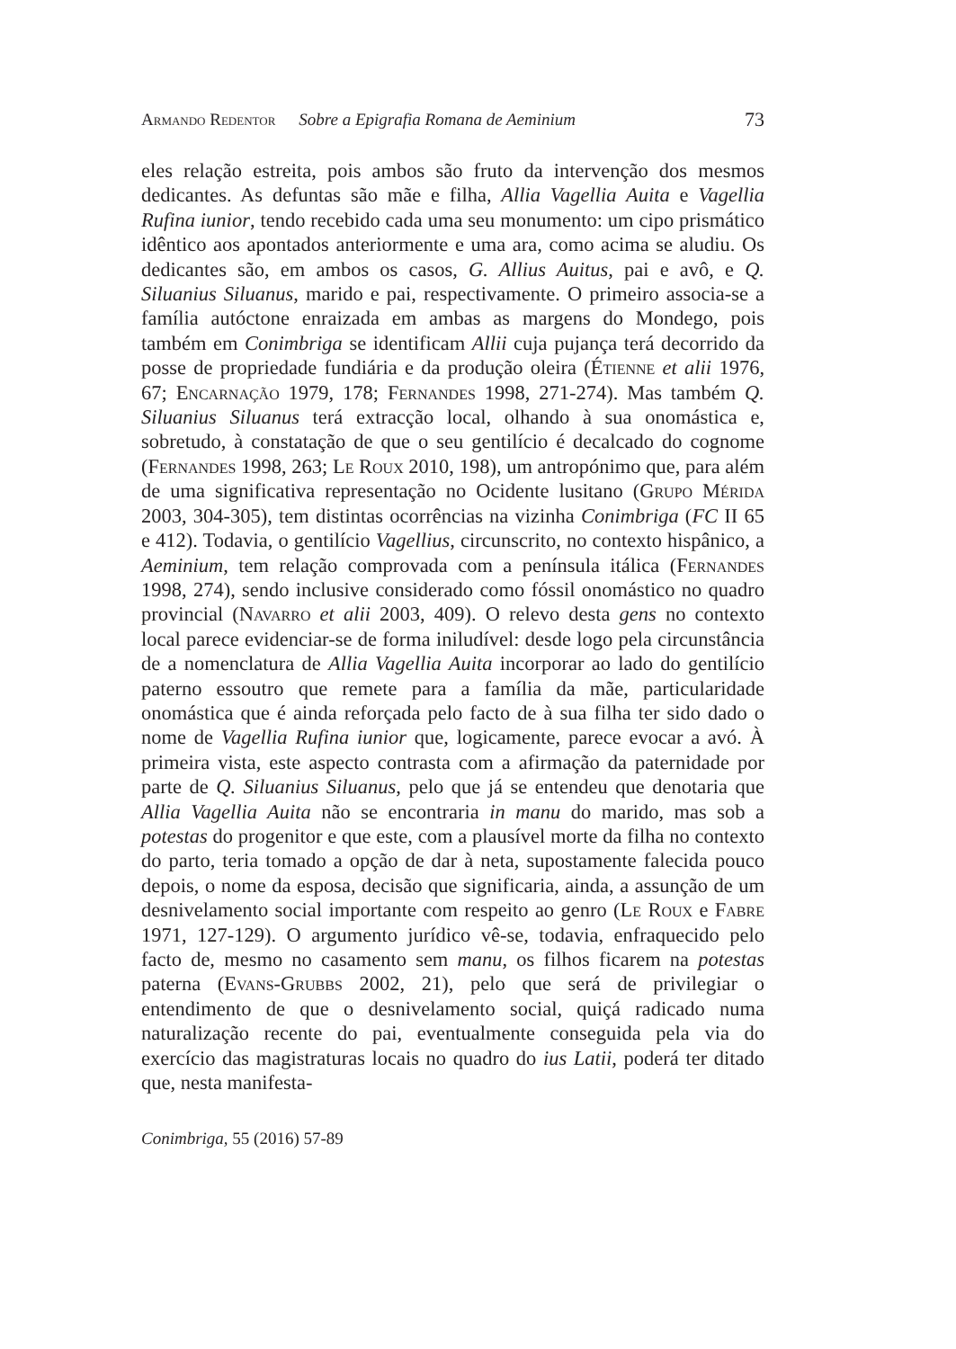Armando Redentor Sobre a Epigrafia Romana de Aeminium 73
eles relação estreita, pois ambos são fruto da intervenção dos mesmos dedicantes. As defuntas são mãe e filha, Allia Vagellia Auita e Vagellia Rufina iunior, tendo recebido cada uma seu monumento: um cipo prismático idêntico aos apontados anteriormente e uma ara, como acima se aludiu. Os dedicantes são, em ambos os casos, G. Allius Auitus, pai e avô, e Q. Siluanius Siluanus, marido e pai, respectivamente. O primeiro associa-se a família autóctone enraizada em ambas as margens do Mondego, pois também em Conimbriga se identificam Allii cuja pujança terá decorrido da posse de propriedade fundiária e da produção oleira (Étienne et alii 1976, 67; Encarnação 1979, 178; Fernandes 1998, 271-274). Mas também Q. Siluanius Siluanus terá extracção local, olhando à sua onomástica e, sobretudo, à constatação de que o seu gentilício é decalcado do cognome (Fernandes 1998, 263; Le Roux 2010, 198), um antropónimo que, para além de uma significativa representação no Ocidente lusitano (Grupo Mérida 2003, 304-305), tem distintas ocorrências na vizinha Conimbriga (FC II 65 e 412). Todavia, o gentilício Vagellius, circunscrito, no contexto hispânico, a Aeminium, tem relação comprovada com a península itálica (Fernandes 1998, 274), sendo inclusive considerado como fóssil onomástico no quadro provincial (Navarro et alii 2003, 409). O relevo desta gens no contexto local parece evidenciar-se de forma iniludível: desde logo pela circunstância de a nomenclatura de Allia Vagellia Auita incorporar ao lado do gentilício paterno essoutro que remete para a família da mãe, particularidade onomástica que é ainda reforçada pelo facto de à sua filha ter sido dado o nome de Vagellia Rufina iunior que, logicamente, parece evocar a avó. À primeira vista, este aspecto contrasta com a afirmação da paternidade por parte de Q. Siluanius Siluanus, pelo que já se entendeu que denotaria que Allia Vagellia Auita não se encontraria in manu do marido, mas sob a potestas do progenitor e que este, com a plausível morte da filha no contexto do parto, teria tomado a opção de dar à neta, supostamente falecida pouco depois, o nome da esposa, decisão que significaria, ainda, a assunção de um desnivelamento social importante com respeito ao genro (Le Roux e Fabre 1971, 127-129). O argumento jurídico vê-se, todavia, enfraquecido pelo facto de, mesmo no casamento sem manu, os filhos ficarem na potestas paterna (Evans-Grubbs 2002, 21), pelo que será de privilegiar o entendimento de que o desnivelamento social, quiçá radicado numa naturalização recente do pai, eventualmente conseguida pela via do exercício das magistraturas locais no quadro do ius Latii, poderá ter ditado que, nesta manifesta-
Conimbriga, 55 (2016) 57-89